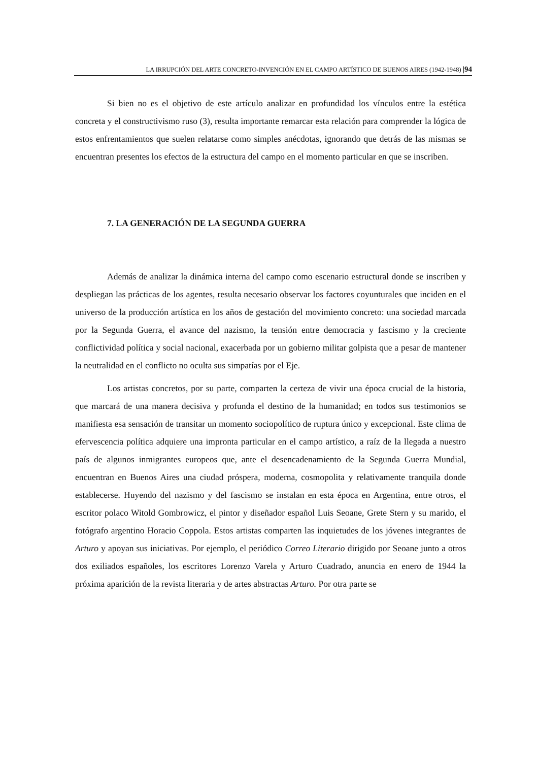LA IRRUPCIÓN DEL ARTE CONCRETO-INVENCIÓN EN EL CAMPO ARTÍSTICO DE BUENOS AIRES (1942-1948) |94
Si bien no es el objetivo de este artículo analizar en profundidad los vínculos entre la estética concreta y el constructivismo ruso (3), resulta importante remarcar esta relación para comprender la lógica de estos enfrentamientos que suelen relatarse como simples anécdotas, ignorando que detrás de las mismas se encuentran presentes los efectos de la estructura del campo en el momento particular en que se inscriben.
7. LA GENERACIÓN DE LA SEGUNDA GUERRA
Además de analizar la dinámica interna del campo como escenario estructural donde se inscriben y despliegan las prácticas de los agentes, resulta necesario observar los factores coyunturales que inciden en el universo de la producción artística en los años de gestación del movimiento concreto: una sociedad marcada por la Segunda Guerra, el avance del nazismo, la tensión entre democracia y fascismo y la creciente conflictividad política y social nacional, exacerbada por un gobierno militar golpista que a pesar de mantener la neutralidad en el conflicto no oculta sus simpatías por el Eje.
Los artistas concretos, por su parte, comparten la certeza de vivir una época crucial de la historia, que marcará de una manera decisiva y profunda el destino de la humanidad; en todos sus testimonios se manifiesta esa sensación de transitar un momento sociopolítico de ruptura único y excepcional. Este clima de efervescencia política adquiere una impronta particular en el campo artístico, a raíz de la llegada a nuestro país de algunos inmigrantes europeos que, ante el desencadenamiento de la Segunda Guerra Mundial, encuentran en Buenos Aires una ciudad próspera, moderna, cosmopolita y relativamente tranquila donde establecerse. Huyendo del nazismo y del fascismo se instalan en esta época en Argentina, entre otros, el escritor polaco Witold Gombrowicz, el pintor y diseñador español Luis Seoane, Grete Stern y su marido, el fotógrafo argentino Horacio Coppola. Estos artistas comparten las inquietudes de los jóvenes integrantes de Arturo y apoyan sus iniciativas. Por ejemplo, el periódico Correo Literario dirigido por Seoane junto a otros dos exiliados españoles, los escritores Lorenzo Varela y Arturo Cuadrado, anuncia en enero de 1944 la próxima aparición de la revista literaria y de artes abstractas Arturo. Por otra parte se